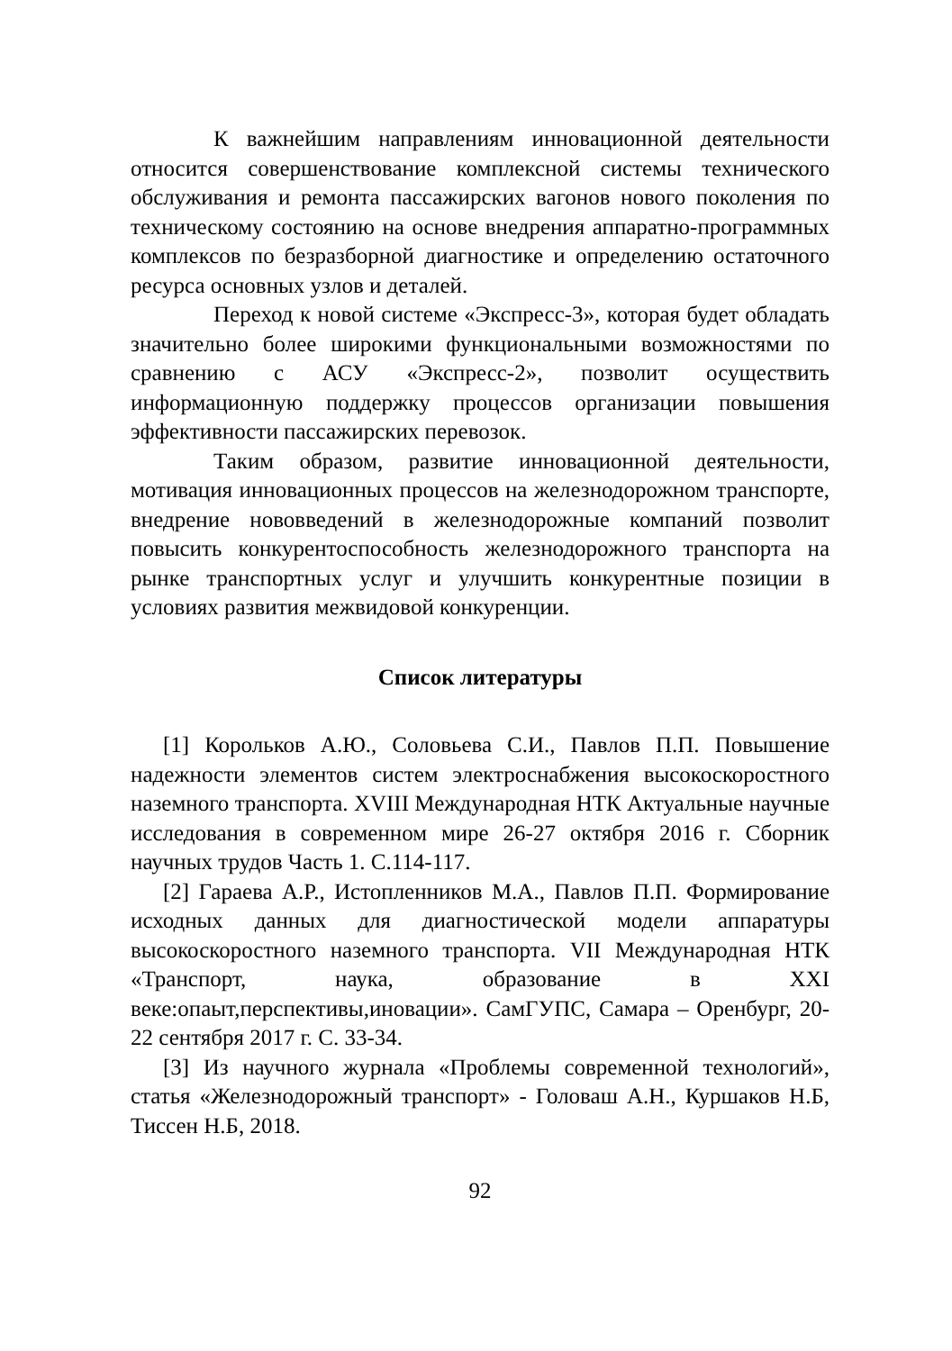К важнейшим направлениям инновационной деятельности относится совершенствование комплексной системы технического обслуживания и ремонта пассажирских вагонов нового поколения по техническому состоянию на основе внедрения аппаратно-программных комплексов по безразборной диагностике и определению остаточного ресурса основных узлов и деталей.
Переход к новой системе «Экспресс-3», которая будет обладать значительно более широкими функциональными возможностями по сравнению с АСУ «Экспресс-2», позволит осуществить информационную поддержку процессов организации повышения эффективности пассажирских перевозок.
Таким образом, развитие инновационной деятельности, мотивация инновационных процессов на железнодорожном транспорте, внедрение нововведений в железнодорожные компаний позволит повысить конкурентоспособность железнодорожного транспорта на рынке транспортных услуг и улучшить конкурентные позиции в условиях развития межвидовой конкуренции.
Список литературы
[1] Корольков А.Ю., Соловьева С.И., Павлов П.П. Повышение надежности элементов систем электроснабжения высокоскоростного наземного транспорта. XVIII Международная НТК Актуальные научные исследования в современном мире 26-27 октября 2016 г. Сборник научных трудов Часть 1. С.114-117.
[2] Гараева А.Р., Истопленников М.А., Павлов П.П. Формирование исходных данных для диагностической модели аппаратуры высокоскоростного наземного транспорта. VII Международная НТК «Транспорт, наука, образование в XXI веке:опаыт,перспективы,иновации». СамГУПС, Самара – Оренбург, 20-22 сентября 2017 г. С. 33-34.
[3] Из научного журнала «Проблемы современной технологий», статья «Железнодорожный транспорт» - Головаш А.Н., Куршаков Н.Б, Тиссен Н.Б, 2018.
92